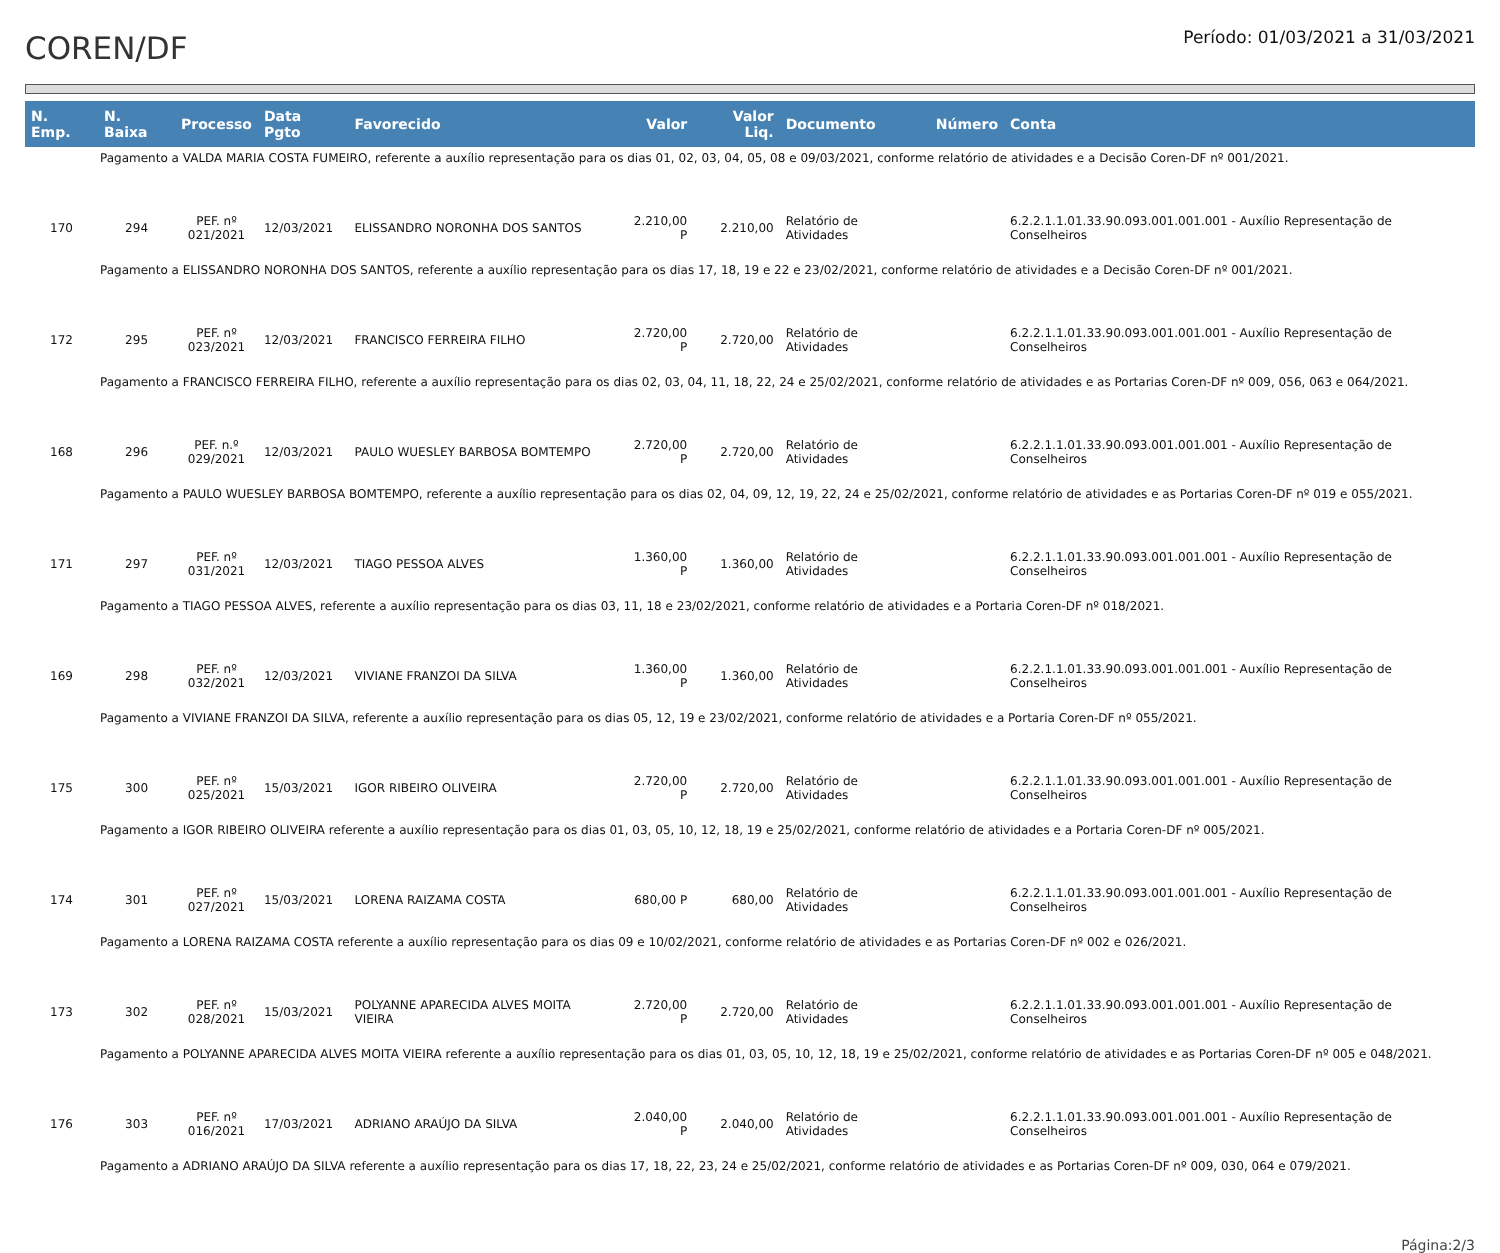COREN/DF
Período: 01/03/2021 a 31/03/2021
| N. Emp. | N. Baixa | Processo | Data Pgto | Favorecido | Valor | Valor Liq. | Documento | Número | Conta |
| --- | --- | --- | --- | --- | --- | --- | --- | --- | --- |
| Pagamento a VALDA MARIA COSTA FUMEIRO, referente a auxílio representação para os dias 01, 02, 03, 04, 05, 08 e 09/03/2021, conforme relatório de atividades e a Decisão Coren-DF nº 001/2021. | | | | | | | | | |
| 170 | 294 | PEF. nº 021/2021 | 12/03/2021 | ELISSANDRO NORONHA DOS SANTOS | 2.210,00 P | 2.210,00 | Relatório de Atividades | | 6.2.2.1.1.01.33.90.093.001.001.001 - Auxílio Representação de Conselheiros |
| Pagamento a ELISSANDRO NORONHA DOS SANTOS, referente a auxílio representação para os dias 17, 18, 19 e 22 e 23/02/2021, conforme relatório de atividades e a Decisão Coren-DF nº 001/2021. | | | | | | | | | |
| 172 | 295 | PEF. nº 023/2021 | 12/03/2021 | FRANCISCO FERREIRA FILHO | 2.720,00 P | 2.720,00 | Relatório de Atividades | | 6.2.2.1.1.01.33.90.093.001.001.001 - Auxílio Representação de Conselheiros |
| Pagamento a FRANCISCO FERREIRA FILHO, referente a auxílio representação para os dias 02, 03, 04, 11, 18, 22, 24 e 25/02/2021, conforme relatório de atividades e as Portarias Coren-DF nº 009, 056, 063 e 064/2021. | | | | | | | | | |
| 168 | 296 | PEF. n.º 029/2021 | 12/03/2021 | PAULO WUESLEY BARBOSA BOMTEMPO | 2.720,00 P | 2.720,00 | Relatório de Atividades | | 6.2.2.1.1.01.33.90.093.001.001.001 - Auxílio Representação de Conselheiros |
| Pagamento a PAULO WUESLEY BARBOSA BOMTEMPO, referente a auxílio representação para os dias 02, 04, 09, 12, 19, 22, 24 e 25/02/2021, conforme relatório de atividades e as Portarias Coren-DF nº 019 e 055/2021. | | | | | | | | | |
| 171 | 297 | PEF. nº 031/2021 | 12/03/2021 | TIAGO PESSOA ALVES | 1.360,00 P | 1.360,00 | Relatório de Atividades | | 6.2.2.1.1.01.33.90.093.001.001.001 - Auxílio Representação de Conselheiros |
| Pagamento a TIAGO PESSOA ALVES, referente a auxílio representação para os dias 03, 11, 18 e 23/02/2021, conforme relatório de atividades e a Portaria Coren-DF nº 018/2021. | | | | | | | | | |
| 169 | 298 | PEF. nº 032/2021 | 12/03/2021 | VIVIANE FRANZOI DA SILVA | 1.360,00 P | 1.360,00 | Relatório de Atividades | | 6.2.2.1.1.01.33.90.093.001.001.001 - Auxílio Representação de Conselheiros |
| Pagamento a VIVIANE FRANZOI DA SILVA, referente a auxílio representação para os dias 05, 12, 19 e 23/02/2021, conforme relatório de atividades e a Portaria Coren-DF nº 055/2021. | | | | | | | | | |
| 175 | 300 | PEF. nº 025/2021 | 15/03/2021 | IGOR RIBEIRO OLIVEIRA | 2.720,00 P | 2.720,00 | Relatório de Atividades | | 6.2.2.1.1.01.33.90.093.001.001.001 - Auxílio Representação de Conselheiros |
| Pagamento a IGOR RIBEIRO OLIVEIRA referente a auxílio representação para os dias 01, 03, 05, 10, 12, 18, 19 e 25/02/2021, conforme relatório de atividades e a Portaria Coren-DF nº 005/2021. | | | | | | | | | |
| 174 | 301 | PEF. nº 027/2021 | 15/03/2021 | LORENA RAIZAMA COSTA | 680,00 P | 680,00 | Relatório de Atividades | | 6.2.2.1.1.01.33.90.093.001.001.001 - Auxílio Representação de Conselheiros |
| Pagamento a LORENA RAIZAMA COSTA referente a auxílio representação para os dias 09 e 10/02/2021, conforme relatório de atividades e as Portarias Coren-DF nº 002 e 026/2021. | | | | | | | | | |
| 173 | 302 | PEF. nº 028/2021 | 15/03/2021 | POLYANNE APARECIDA ALVES MOITA VIEIRA | 2.720,00 P | 2.720,00 | Relatório de Atividades | | 6.2.2.1.1.01.33.90.093.001.001.001 - Auxílio Representação de Conselheiros |
| Pagamento a POLYANNE APARECIDA ALVES MOITA VIEIRA referente a auxílio representação para os dias 01, 03, 05, 10, 12, 18, 19 e 25/02/2021, conforme relatório de atividades e as Portarias Coren-DF nº 005 e 048/2021. | | | | | | | | | |
| 176 | 303 | PEF. nº 016/2021 | 17/03/2021 | ADRIANO ARAÚJO DA SILVA | 2.040,00 P | 2.040,00 | Relatório de Atividades | | 6.2.2.1.1.01.33.90.093.001.001.001 - Auxílio Representação de Conselheiros |
| Pagamento a ADRIANO ARAÚJO DA SILVA referente a auxílio representação para os dias 17, 18, 22, 23, 24 e 25/02/2021, conforme relatório de atividades e as Portarias Coren-DF nº 009, 030, 064 e 079/2021. | | | | | | | | | |
Página:2/3